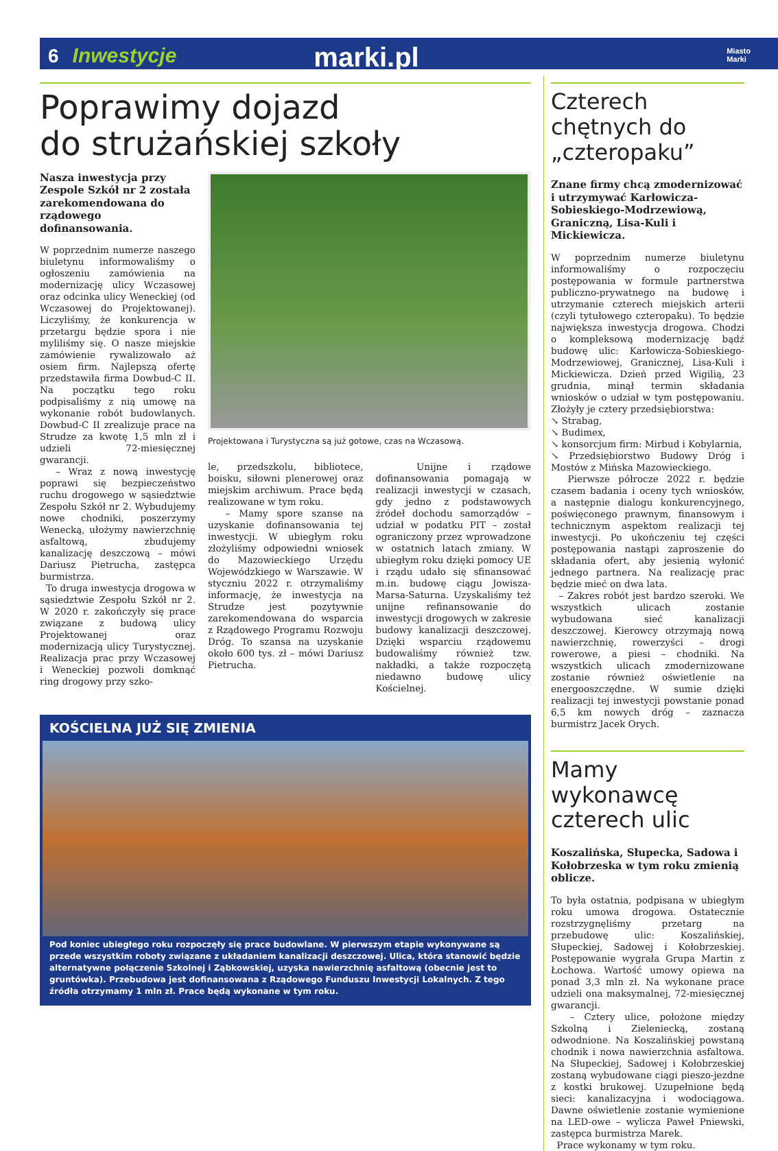6 Inwestycje marki.pl Miasto
Marki
Poprawimy dojazd
do strużańskiej szkoły
Nasza inwestycja przy Zespole Szkół nr 2 została zarekomendowana do rządowego dofinansowania.
W poprzednim numerze naszego biuletynu informowaliśmy o ogłoszeniu zamówienia na modernizację ulicy Wczasowej oraz odcinka ulicy Weneckiej (od Wczasowej do Projektowanej). Liczyliśmy, że konkurencja w przetargu będzie spora i nie myliliśmy się. O nasze miejskie zamówienie rywalizowało aż osiem firm. Najlepszą ofertę przedstawiła firma Dowbud-C II. Na początku tego roku podpisaliśmy z nią umowę na wykonanie robót budowlanych. Dowbud-C II zrealizuje prace na Strudze za kwotę 1,5 mln zł i udzieli 72-miesięcznej gwarancji.
– Wraz z nową inwestycję poprawi się bezpieczeństwo ruchu drogowego w sąsiedztwie Zespołu Szkół nr 2. Wybudujemy nowe chodniki, poszerzymy Wenecką, ułożymy nawierzchnię asfaltową, zbudujemy kanalizację deszczową – mówi Dariusz Pietrucha, zastępca burmistrza.
To druga inwestycja drogowa w sąsiedztwie Zespołu Szkół nr 2. W 2020 r. zakończyły się prace związane z budową ulicy Projektowanej oraz modernizacją ulicy Turystycznej. Realizacja prac przy Wczasowej i Weneckiej pozwoli domknąć ring drogowy przy szko-
Projektowana i Turystyczna są już gotowe, czas na Wczasową.
le, przedszkolu, bibliotece, boisku, siłowni plenerowej oraz miejskim archiwum. Prace będą realizowane w tym roku.
– Mamy spore szanse na uzyskanie dofinansowania tej inwestycji. W ubiegłym roku złożyliśmy odpowiedni wniosek do Mazowieckiego Urzędu Wojewódzkiego w Warszawie. W styczniu 2022 r. otrzymaliśmy informację, że inwestycja na Strudze jest pozytywnie zarekomendowana do wsparcia z Rządowego Programu Rozwoju Dróg. To szansa na uzyskanie około 600 tys. zł – mówi Dariusz Pietrucha.
Unijne i rządowe dofinansowania pomagają w realizacji inwestycji w czasach, gdy jedno z podstawowych źródeł dochodu samorządów – udział w podatku PIT – został ograniczony przez wprowadzone w ostatnich latach zmiany. W ubiegłym roku dzięki pomocy UE i rządu udało się sfinansować m.in. budowę ciągu Jowisza-Marsa-Saturna. Uzyskaliśmy też unijne refinansowanie do inwestycji drogowych w zakresie budowy kanalizacji deszczowej. Dzięki wsparciu rządowemu budowaliśmy również tzw. nakładki, a także rozpoczętą niedawno budowę ulicy Kościelnej.
KOŚCIELNA JUŻ SIĘ ZMIENIA
Pod koniec ubiegłego roku rozpoczęły się prace budowlane. W pierwszym etapie wykonywane są przede wszystkim roboty związane z układaniem kanalizacji deszczowej. Ulica, która stanowić będzie alternatywne połączenie Szkolnej i Ząbkowskiej, uzyska nawierzchnię asfaltową (obecnie jest to gruntówka). Przebudowa jest dofinansowana z Rządowego Funduszu Inwestycji Lokalnych. Z tego źródła otrzymamy 1 mln zł. Prace będą wykonane w tym roku.
Czterech chętnych do „czteropaku”
Znane firmy chcą zmodernizować i utrzymywać Karłowicza-Sobieskiego-Modrzewiową, Graniczną, Lisa-Kuli i Mickiewicza.
W poprzednim numerze biuletynu informowaliśmy o rozpoczęciu postępowania w formule partnerstwa publiczno-prywatnego na budowę i utrzymanie czterech miejskich arterii (czyli tytułowego czteropaku). To będzie największa inwestycja drogowa. Chodzi o kompleksową modernizację bądź budowę ulic: Karłowicza-Sobieskiego-Modrzewiowej, Granicznej, Lisa-Kuli i Mickiewicza. Dzień przed Wigilią, 23 grudnia, minął termin składania wniosków o udział w tym postępowaniu. Złożyły je cztery przedsiębiorstwa:
↘ Strabag,
↘ Budimex,
↘ konsorcjum firm: Mirbud i Kobylarnia,
↘ Przedsiębiorstwo Budowy Dróg i Mostów z Mińska Mazowieckiego.
Pierwsze półrocze 2022 r. będzie czasem badania i oceny tych wniosków, a następnie dialogu konkurencyjnego, poświęconego prawnym, finansowym i technicznym aspektom realizacji tej inwestycji. Po ukończeniu tej części postępowania nastąpi zaproszenie do składania ofert, aby jesienią wyłonić jednego partnera. Na realizację prac będzie mieć on dwa lata.
– Zakres robót jest bardzo szeroki. We wszystkich ulicach zostanie wybudowana sieć kanalizacji deszczowej. Kierowcy otrzymają nową nawierzchnię, rowerzyści – drogi rowerowe, a piesi – chodniki. Na wszystkich ulicach zmodernizowane zostanie również oświetlenie na energooszczędne. W sumie dzięki realizacji tej inwestycji powstanie ponad 6,5 km nowych dróg – zaznacza burmistrz Jacek Orych.
Mamy wykonawcę czterech ulic
Koszalińska, Słupecka, Sadowa i Kołobrzeska w tym roku zmienią oblicze.
To była ostatnia, podpisana w ubiegłym roku umowa drogowa. Ostatecznie rozstrzygnęliśmy przetarg na przebudowę ulic: Koszalińskiej, Słupeckiej, Sadowej i Kołobrzeskiej. Postępowanie wygrała Grupa Martin z Łochowa. Wartość umowy opiewa na ponad 3,3 mln zł. Na wykonane prace udzieli ona maksymalnej, 72-miesięcznej gwarancji.
– Cztery ulice, położone między Szkolną i Zieleniecką, zostaną odwodnione. Na Koszalińskiej powstaną chodnik i nowa nawierzchnia asfaltowa. Na Słupeckiej, Sadowej i Kołobrzeskiej zostaną wybudowane ciągi pieszo-jezdne z kostki brukowej. Uzupełnione będą sieci: kanalizacyjna i wodociągowa. Dawne oświetlenie zostanie wymienione na LED-owe – wylicza Paweł Pniewski, zastępca burmistrza Marek.
Prace wykonamy w tym roku.